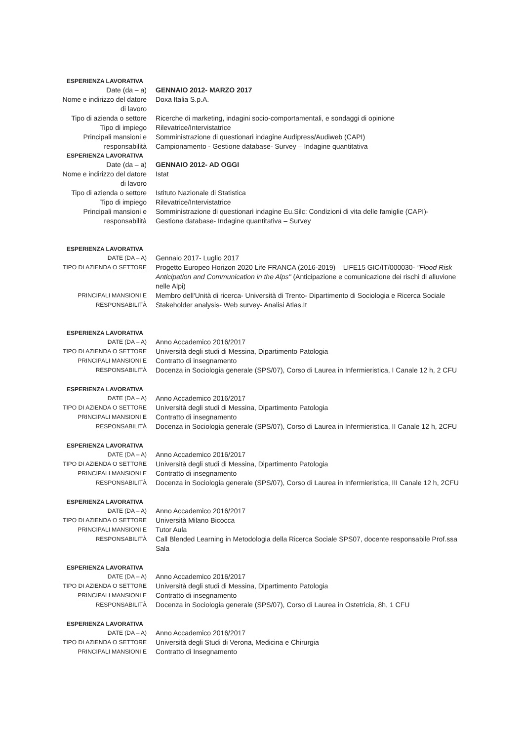ESPERIENZA LAVORATIVA
Date (da – a) GENNAIO 2012- MARZO 2017
Nome e indirizzo del datore di lavoro
Doxa Italia S.p.A.
Tipo di azienda o settore
Ricerche di marketing, indagini socio-comportamentali, e sondaggi di opinione
Tipo di impiego Rilevatrice/Intervistatrice
Principali mansioni e responsabilità
Somministrazione di questionari indagine Audipress/Audiweb (CAPI)
Campionamento - Gestione database- Survey – Indagine quantitativa
ESPERIENZA LAVORATIVA
Date (da – a) GENNAIO 2012- AD OGGI
Nome e indirizzo del datore di lavoro
Istat
Tipo di azienda o settore
Istituto Nazionale di Statistica
Tipo di impiego Rilevatrice/Intervistatrice
Principali mansioni e responsabilità
Somministrazione di questionari indagine Eu.Silc: Condizioni di vita delle famiglie (CAPI)-
Gestione database- Indagine quantitativa – Survey
ESPERIENZA LAVORATIVA
DATE (DA – A)
Gennaio 2017- Luglio 2017
TIPO DI AZIENDA O SETTORE
Progetto Europeo Horizon 2020 Life FRANCA (2016-2019) – LIFE15 GIC/IT/000030- "Flood Risk Anticipation and Communication in the Alps" (Anticipazione e comunicazione dei rischi di alluvione nelle Alpi)
PRINCIPALI MANSIONI E RESPONSABILITÀ
Membro dell'Unità di ricerca- Università di Trento- Dipartimento di Sociologia e Ricerca Sociale
Stakeholder analysis- Web survey- Analisi Atlas.It
ESPERIENZA LAVORATIVA
DATE (DA – A)
Anno Accademico 2016/2017
TIPO DI AZIENDA O SETTORE
Università degli studi di Messina, Dipartimento Patologia
PRINCIPALI MANSIONI E RESPONSABILITÀ
Contratto di insegnamento
Docenza in Sociologia generale (SPS/07), Corso di Laurea in Infermieristica, I Canale 12 h, 2 CFU
ESPERIENZA LAVORATIVA
DATE (DA – A)
Anno Accademico 2016/2017
TIPO DI AZIENDA O SETTORE
Università degli studi di Messina, Dipartimento Patologia
PRINCIPALI MANSIONI E RESPONSABILITÀ
Contratto di insegnamento
Docenza in Sociologia generale (SPS/07), Corso di Laurea in Infermieristica, II Canale 12 h, 2CFU
ESPERIENZA LAVORATIVA
DATE (DA – A)
Anno Accademico 2016/2017
TIPO DI AZIENDA O SETTORE
Università degli studi di Messina, Dipartimento Patologia
PRINCIPALI MANSIONI E RESPONSABILITÀ
Contratto di insegnamento
Docenza in Sociologia generale (SPS/07), Corso di Laurea in Infermieristica, III Canale 12 h, 2CFU
ESPERIENZA LAVORATIVA
DATE (DA – A)
Anno Accademico 2016/2017
TIPO DI AZIENDA O SETTORE
Università Milano Bicocca
PRINCIPALI MANSIONI E RESPONSABILITÀ
Tutor Aula
Call Blended Learning in Metodologia della Ricerca Sociale SPS07, docente responsabile Prof.ssa Sala
ESPERIENZA LAVORATIVA
DATE (DA – A)
Anno Accademico 2016/2017
TIPO DI AZIENDA O SETTORE
Università degli studi di Messina, Dipartimento Patologia
PRINCIPALI MANSIONI E RESPONSABILITÀ
Contratto di insegnamento
Docenza in Sociologia generale (SPS/07), Corso di Laurea in Ostetricia, 8h, 1 CFU
ESPERIENZA LAVORATIVA
DATE (DA – A)
Anno Accademico 2016/2017
TIPO DI AZIENDA O SETTORE
Università degli Studi di Verona, Medicina e Chirurgia
PRINCIPALI MANSIONI E
Contratto di Insegnamento